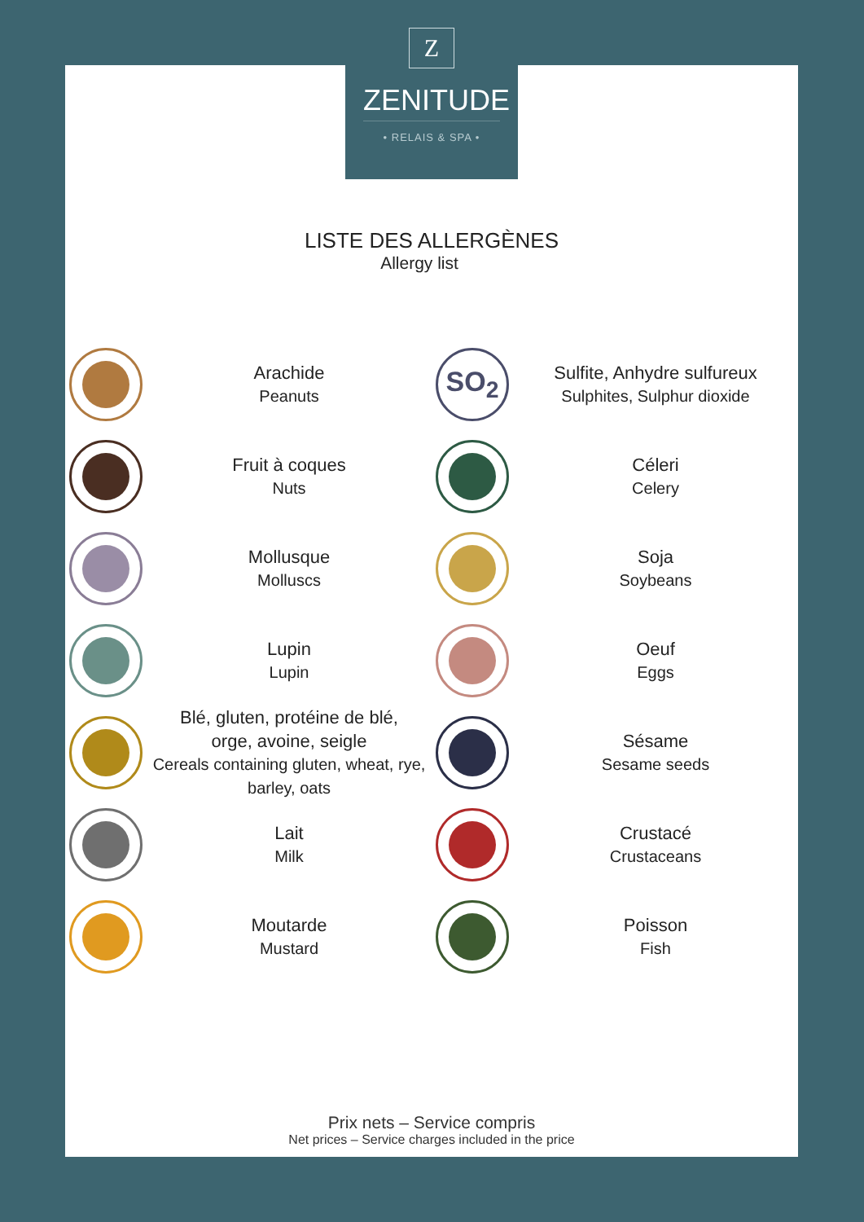Z
ZENITUDE
• RELAIS & SPA •
LISTE DES ALLERGÈNES
Allergy list
Arachide
Peanuts
SO<sub>2</sub>
Sulfite, Anhydre sulfureux
Sulphites, Sulphur dioxide
Fruit à coques
Nuts
Céleri
Celery
Mollusque
Molluscs
Soja
Soybeans
Lupin
Lupin
Oeuf
Eggs
Blé, gluten, protéine de blé,
orge, avoine, seigle
Cereals containing gluten, wheat, rye, barley, oats
Sésame
Sesame seeds
Lait
Milk
Crustacé
Crustaceans
Moutarde
Mustard
Poisson
Fish
Prix nets – Service compris
Net prices – Service charges included in the price